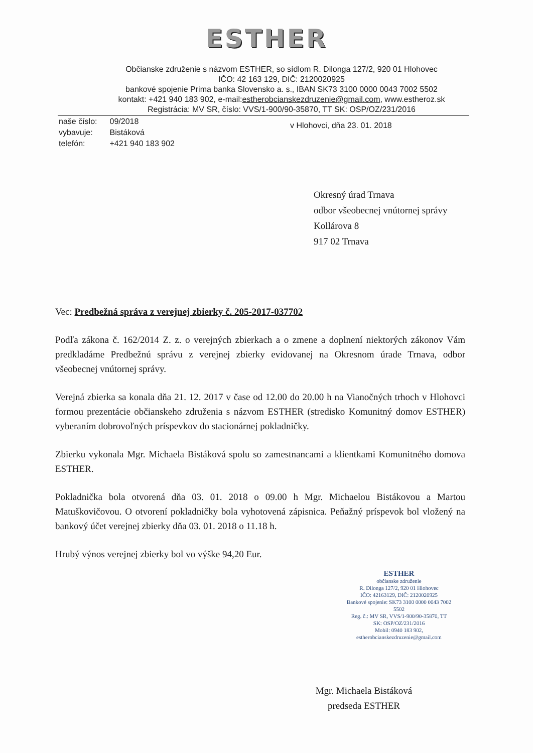ESTHER
Občianske združenie s názvom ESTHER, so sídlom R. Dilonga 127/2, 920 01 Hlohovec
IČO: 42 163 129, DIČ: 2120020925
bankové spojenie Prima banka Slovensko a. s., IBAN SK73 3100 0000 0043 7002 5502
kontakt: +421 940 183 902, e-mail:estherobcianskezdruzenie@gmail.com, www.estheroz.sk
Registrácia: MV SR, číslo: VVS/1-900/90-35870, TT SK: OSP/OZ/231/2016
| naše číslo: | 09/2018 |
| vybavuje: | Bistáková |
| telefón: | +421 940 183 902 |
v Hlohovci, dňa 23. 01. 2018
Okresný úrad Trnava
odbor všeobecnej vnútornej správy
Kollárova 8
917 02 Trnava
Vec: Predbežná správa z verejnej zbierky č. 205-2017-037702
Podľa zákona č. 162/2014 Z. z. o verejných zbierkach a o zmene a doplnení niektorých zákonov Vám predkladáme Predbežnú správu z verejnej zbierky evidovanej na Okresnom úrade Trnava, odbor všeobecnej vnútornej správy.
Verejná zbierka sa konala dňa 21. 12. 2017 v čase od 12.00 do 20.00 h na Vianočných trhoch v Hlohovci formou prezentácie občianskeho združenia s názvom ESTHER (stredisko Komunitný domov ESTHER) vyberaním dobrovoľných príspevkov do stacionárnej pokladničky.
Zbierku vykonala Mgr. Michaela Bistáková spolu so zamestnancami a klientkami Komunitného domova ESTHER.
Pokladnička bola otvorená dňa 03. 01. 2018 o 09.00 h Mgr. Michaelou Bistákovou a Martou Matuškovičovou. O otvorení pokladničky bola vyhotovená zápisnica. Peňažný príspevok bol vložený na bankový účet verejnej zbierky dňa 03. 01. 2018 o 11.18 h.
Hrubý výnos verejnej zbierky bol vo výške 94,20 Eur.
ESTHER
občianske združenie
R. Dilonga 127/2, 920 01 Hlohovec
IČO: 42163129, DIČ: 2120020925
Bankové spojenie: SK73 3100 0000 0043 7002 5502
Reg. č.: MV SR, VVS/1-900/90-35870, TT SK: OSP/OZ/231/2016
Mobil: 0940 183 902, estherobcianskezdruzenie@gmail.com
Mgr. Michaela Bistáková
predseda ESTHER